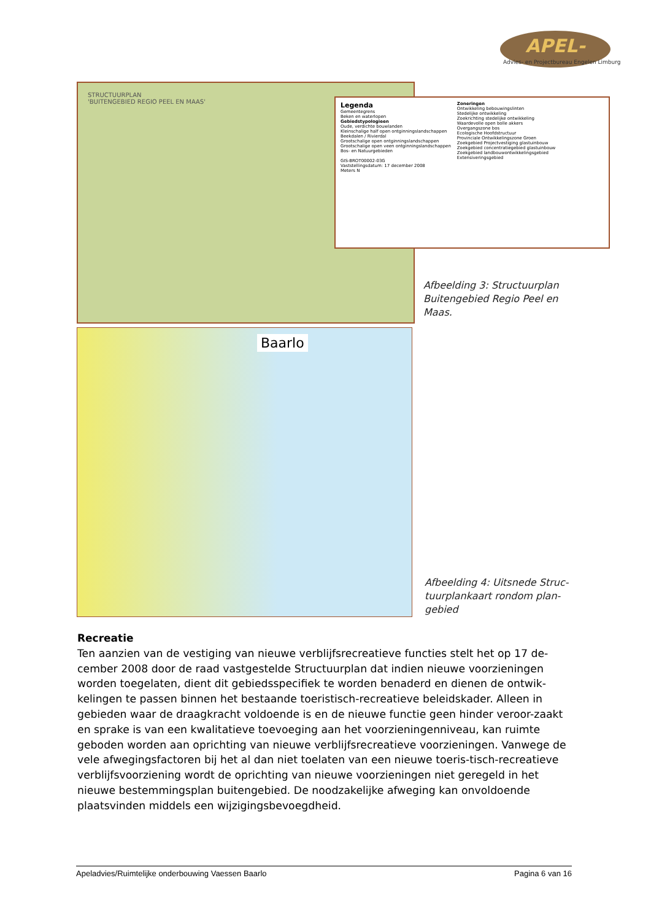APEL-
Advies- en Projectbureau Engelen Limburg
STRUCTUURPLAN
'BUITENGEBIED REGIO PEEL EN MAAS'
Legenda
Gemeentegrens
Beken en waterlopen
Gebiedstypologieen
Oude, verdichte bouwlanden
Kleinschalige half open ontginningslandschappen
Beekdalen / Rivierdal
Grootschalige open ontginningslandschappen
Grootschalige open veen ontginningslandschappen
Bos- en Natuurgebieden
GIS-BROT00002-03G
Vaststellingsdatum: 17 december 2008
Meters N
Zoneringen
Ontwikkeling bebouwingslinten
Stedelijke ontwikkeling
Zoekrichting stedelijke ontwikkeling
Waardevolle open bolle akkers
Overgangszone bos
Ecologische Hoofdstructuur
Provinciale Ontwikkelingszone Groen
Zoekgebied Projectvestiging glastuinbouw
Zoekgebied concentratiegebied glastuinbouw
Zoekgebied landbouwontwikkelingsgebied
Extensiveringsgebied
Afbeelding 3: Structuurplan
Buitengebied Regio Peel en
Maas.
Baarlo
Afbeelding 4: Uitsnede Struc-
tuurplankaart rondom plan-
gebied
Recreatie
Ten aanzien van de vestiging van nieuwe verblijfsrecreatieve functies stelt het op 17 de-cember 2008 door de raad vastgestelde Structuurplan dat indien nieuwe voorzieningen worden toegelaten, dient dit gebiedsspecifiek te worden benaderd en dienen de ontwik-kelingen te passen binnen het bestaande toeristisch-recreatieve beleidskader. Alleen in gebieden waar de draagkracht voldoende is en de nieuwe functie geen hinder veroor-zaakt en sprake is van een kwalitatieve toevoeging aan het voorzieningenniveau, kan ruimte geboden worden aan oprichting van nieuwe verblijfsrecreatieve voorzieningen. Vanwege de vele afwegingsfactoren bij het al dan niet toelaten van een nieuwe toeris-tisch-recreatieve verblijfsvoorziening wordt de oprichting van nieuwe voorzieningen niet geregeld in het nieuwe bestemmingsplan buitengebied. De noodzakelijke afweging kan onvoldoende plaatsvinden middels een wijzigingsbevoegdheid.
Apeladvies/Ruimtelijke onderbouwing Vaessen Baarlo Pagina 6 van 16